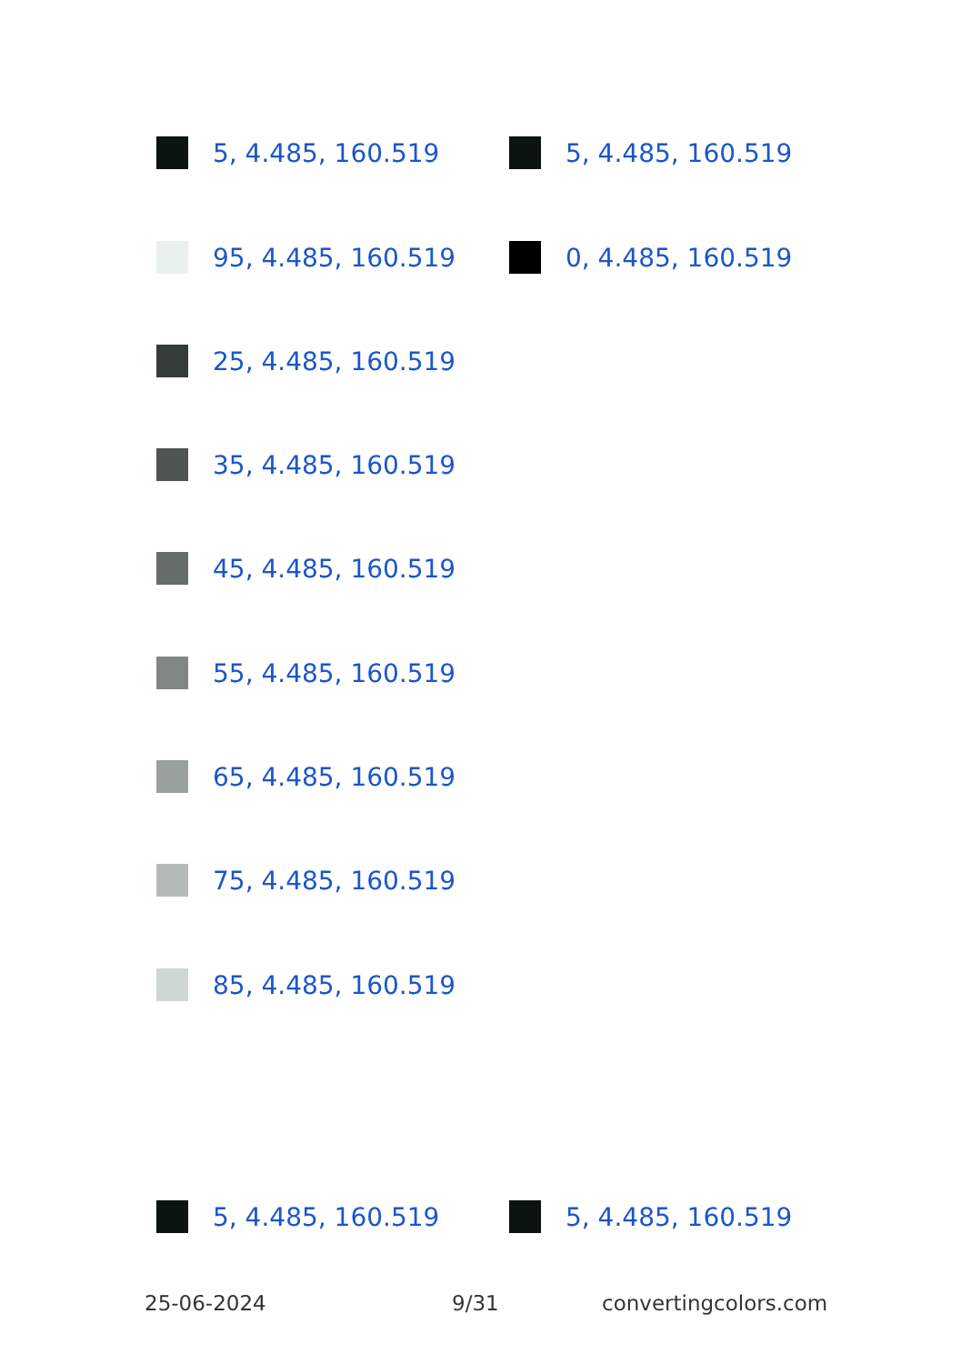5, 4.485, 160.519 5, 4.485, 160.519
95, 4.485, 160.519 0, 4.485, 160.519
25, 4.485, 160.519
35, 4.485, 160.519
45, 4.485, 160.519
55, 4.485, 160.519
65, 4.485, 160.519
75, 4.485, 160.519
85, 4.485, 160.519
5, 4.485, 160.519 5, 4.485, 160.519
25-06-2024 9/31 convertingcolors.com